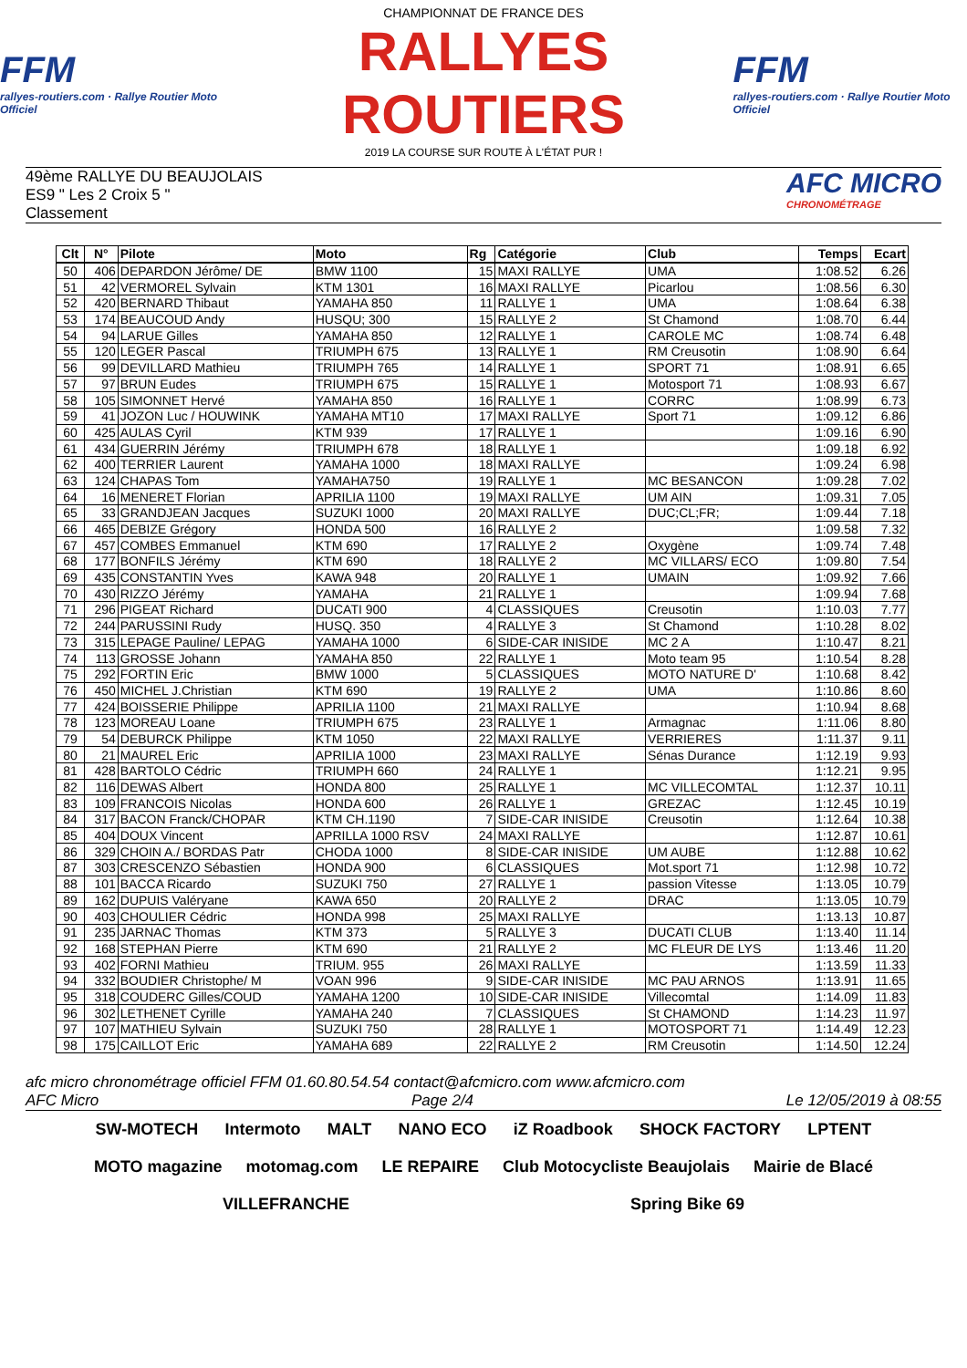FFM
rallyes-routiers.com · Rallye Routier Moto Officiel
CHAMPIONNAT DE FRANCE DES
RALLYES ROUTIERS
2019 LA COURSE SUR ROUTE À L'ÉTAT PUR !
FFM
rallyes-routiers.com · Rallye Routier Moto Officiel
49ème RALLYE DU BEAUJOLAIS
ES9 " Les 2 Croix 5 "
Classement
AFC MICRO
CHRONOMÉTRAGE
| Clt | N° | Pilote | Moto | Rg | Catégorie | Club | Temps | Ecart |
| --- | --- | --- | --- | --- | --- | --- | --- | --- |
| 50 | 406 | DEPARDON Jérôme/ DE | BMW 1100 | 15 | MAXI RALLYE | UMA | 1:08.52 | 6.26 |
| 51 | 42 | VERMOREL Sylvain | KTM 1301 | 16 | MAXI RALLYE | Picarlou | 1:08.56 | 6.30 |
| 52 | 420 | BERNARD Thibaut | YAMAHA 850 | 11 | RALLYE 1 | UMA | 1:08.64 | 6.38 |
| 53 | 174 | BEAUCOUD Andy | HUSQU; 300 | 15 | RALLYE 2 | St Chamond | 1:08.70 | 6.44 |
| 54 | 94 | LARUE Gilles | YAMAHA 850 | 12 | RALLYE 1 | CAROLE MC | 1:08.74 | 6.48 |
| 55 | 120 | LEGER Pascal | TRIUMPH 675 | 13 | RALLYE 1 | RM Creusotin | 1:08.90 | 6.64 |
| 56 | 99 | DEVILLARD Mathieu | TRIUMPH 765 | 14 | RALLYE 1 | SPORT 71 | 1:08.91 | 6.65 |
| 57 | 97 | BRUN Eudes | TRIUMPH 675 | 15 | RALLYE 1 | Motosport 71 | 1:08.93 | 6.67 |
| 58 | 105 | SIMONNET Hervé | YAMAHA 850 | 16 | RALLYE 1 | CORRC | 1:08.99 | 6.73 |
| 59 | 41 | JOZON Luc / HOUWINK | YAMAHA MT10 | 17 | MAXI RALLYE | Sport 71 | 1:09.12 | 6.86 |
| 60 | 425 | AULAS Cyril | KTM 939 | 17 | RALLYE 1 | | 1:09.16 | 6.90 |
| 61 | 434 | GUERRIN Jérémy | TRIUMPH 678 | 18 | RALLYE 1 | | 1:09.18 | 6.92 |
| 62 | 400 | TERRIER Laurent | YAMAHA 1000 | 18 | MAXI RALLYE | | 1:09.24 | 6.98 |
| 63 | 124 | CHAPAS Tom | YAMAHA750 | 19 | RALLYE 1 | MC BESANCON | 1:09.28 | 7.02 |
| 64 | 16 | MENERET Florian | APRILIA 1100 | 19 | MAXI RALLYE | UM AIN | 1:09.31 | 7.05 |
| 65 | 33 | GRANDJEAN Jacques | SUZUKI 1000 | 20 | MAXI RALLYE | DUC;CL;FR; | 1:09.44 | 7.18 |
| 66 | 465 | DEBIZE Grégory | HONDA 500 | 16 | RALLYE 2 | | 1:09.58 | 7.32 |
| 67 | 457 | COMBES Emmanuel | KTM 690 | 17 | RALLYE 2 | Oxygène | 1:09.74 | 7.48 |
| 68 | 177 | BONFILS Jérémy | KTM 690 | 18 | RALLYE 2 | MC VILLARS/ ECO | 1:09.80 | 7.54 |
| 69 | 435 | CONSTANTIN Yves | KAWA 948 | 20 | RALLYE 1 | UMAIN | 1:09.92 | 7.66 |
| 70 | 430 | RIZZO Jérémy | YAMAHA | 21 | RALLYE 1 | | 1:09.94 | 7.68 |
| 71 | 296 | PIGEAT Richard | DUCATI 900 | 4 | CLASSIQUES | Creusotin | 1:10.03 | 7.77 |
| 72 | 244 | PARUSSINI Rudy | HUSQ. 350 | 4 | RALLYE 3 | St Chamond | 1:10.28 | 8.02 |
| 73 | 315 | LEPAGE Pauline/ LEPAG | YAMAHA 1000 | 6 | SIDE-CAR INISIDE | MC 2 A | 1:10.47 | 8.21 |
| 74 | 113 | GROSSE Johann | YAMAHA 850 | 22 | RALLYE 1 | Moto team 95 | 1:10.54 | 8.28 |
| 75 | 292 | FORTIN Eric | BMW 1000 | 5 | CLASSIQUES | MOTO NATURE D' | 1:10.68 | 8.42 |
| 76 | 450 | MICHEL J.Christian | KTM 690 | 19 | RALLYE 2 | UMA | 1:10.86 | 8.60 |
| 77 | 424 | BOISSERIE Philippe | APRILIA 1100 | 21 | MAXI RALLYE | | 1:10.94 | 8.68 |
| 78 | 123 | MOREAU Loane | TRIUMPH 675 | 23 | RALLYE 1 | Armagnac | 1:11.06 | 8.80 |
| 79 | 54 | DEBURCK Philippe | KTM 1050 | 22 | MAXI RALLYE | VERRIERES | 1:11.37 | 9.11 |
| 80 | 21 | MAUREL Eric | APRILIA 1000 | 23 | MAXI RALLYE | Sénas Durance | 1:12.19 | 9.93 |
| 81 | 428 | BARTOLO Cédric | TRIUMPH 660 | 24 | RALLYE 1 | | 1:12.21 | 9.95 |
| 82 | 116 | DEWAS Albert | HONDA 800 | 25 | RALLYE 1 | MC VILLECOMTAL | 1:12.37 | 10.11 |
| 83 | 109 | FRANCOIS Nicolas | HONDA 600 | 26 | RALLYE 1 | GREZAC | 1:12.45 | 10.19 |
| 84 | 317 | BACON Franck/CHOPAR | KTM CH.1190 | 7 | SIDE-CAR INISIDE | Creusotin | 1:12.64 | 10.38 |
| 85 | 404 | DOUX Vincent | APRILLA 1000 RSV | 24 | MAXI RALLYE | | 1:12.87 | 10.61 |
| 86 | 329 | CHOIN A./ BORDAS Patr | CHODA 1000 | 8 | SIDE-CAR INISIDE | UM AUBE | 1:12.88 | 10.62 |
| 87 | 303 | CRESCENZO Sébastien | HONDA 900 | 6 | CLASSIQUES | Mot.sport 71 | 1:12.98 | 10.72 |
| 88 | 101 | BACCA Ricardo | SUZUKI 750 | 27 | RALLYE 1 | passion Vitesse | 1:13.05 | 10.79 |
| 89 | 162 | DUPUIS Valéryane | KAWA 650 | 20 | RALLYE 2 | DRAC | 1:13.05 | 10.79 |
| 90 | 403 | CHOULIER Cédric | HONDA 998 | 25 | MAXI RALLYE | | 1:13.13 | 10.87 |
| 91 | 235 | JARNAC Thomas | KTM 373 | 5 | RALLYE 3 | DUCATI CLUB | 1:13.40 | 11.14 |
| 92 | 168 | STEPHAN Pierre | KTM 690 | 21 | RALLYE 2 | MC FLEUR DE LYS | 1:13.46 | 11.20 |
| 93 | 402 | FORNI Mathieu | TRIUM. 955 | 26 | MAXI RALLYE | | 1:13.59 | 11.33 |
| 94 | 332 | BOUDIER Christophe/ M | VOAN 996 | 9 | SIDE-CAR INISIDE | MC PAU ARNOS | 1:13.91 | 11.65 |
| 95 | 318 | COUDERC Gilles/COUD | YAMAHA 1200 | 10 | SIDE-CAR INISIDE | Villecomtal | 1:14.09 | 11.83 |
| 96 | 302 | LETHENET Cyrille | YAMAHA 240 | 7 | CLASSIQUES | St CHAMOND | 1:14.23 | 11.97 |
| 97 | 107 | MATHIEU Sylvain | SUZUKI 750 | 28 | RALLYE 1 | MOTOSPORT 71 | 1:14.49 | 12.23 |
| 98 | 175 | CAILLOT Eric | YAMAHA 689 | 22 | RALLYE 2 | RM Creusotin | 1:14.50 | 12.24 |
afc micro chronométrage officiel FFM 01.60.80.54.54 contact@afcmicro.com www.afcmicro.com
AFC Micro Page 2/4 Le 12/05/2019 à 08:55
SW-MOTECH Intermoto MALT NANO ECO iZ Roadbook SHOCK FACTORY LPTENT MOTO magazine motomag.com LE REPAIRE Club Motocycliste Beaujolais Mairie de Blacé VILLEFRANCHE Spring Bike 69